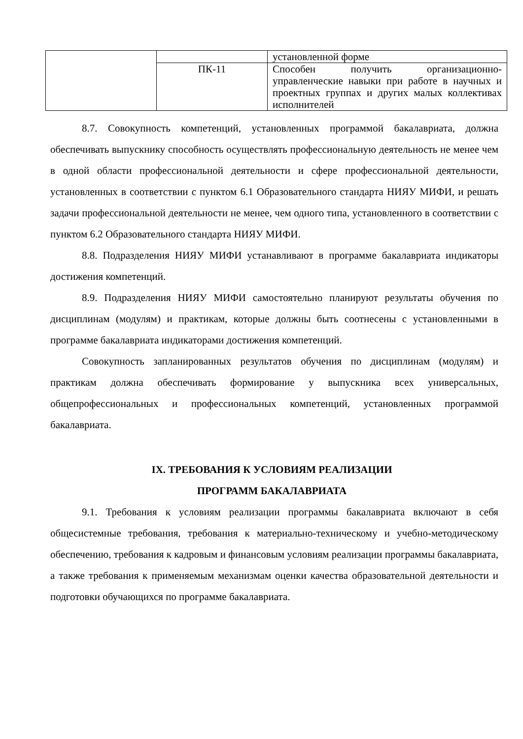| | | установленной форме |
| | ПК-11 | Способен получить организационно-управленческие навыки при работе в научных и проектных группах и других малых коллективах исполнителей |
8.7. Совокупность компетенций, установленных программой бакалавриата, должна обеспечивать выпускнику способность осуществлять профессиональную деятельность не менее чем в одной области профессиональной деятельности и сфере профессиональной деятельности, установленных в соответствии с пунктом 6.1 Образовательного стандарта НИЯУ МИФИ, и решать задачи профессиональной деятельности не менее, чем одного типа, установленного в соответствии с пунктом 6.2 Образовательного стандарта НИЯУ МИФИ.
8.8. Подразделения НИЯУ МИФИ устанавливают в программе бакалавриата индикаторы достижения компетенций.
8.9. Подразделения НИЯУ МИФИ самостоятельно планируют результаты обучения по дисциплинам (модулям) и практикам, которые должны быть соотнесены с установленными в программе бакалавриата индикаторами достижения компетенций.
Совокупность запланированных результатов обучения по дисциплинам (модулям) и практикам должна обеспечивать формирование у выпускника всех универсальных, общепрофессиональных и профессиональных компетенций, установленных программой бакалавриата.
IX. ТРЕБОВАНИЯ К УСЛОВИЯМ РЕАЛИЗАЦИИ
ПРОГРАММ БАКАЛАВРИАТА
9.1. Требования к условиям реализации программы бакалавриата включают в себя общесистемные требования, требования к материально-техническому и учебно-методическому обеспечению, требования к кадровым и финансовым условиям реализации программы бакалавриата, а также требования к применяемым механизмам оценки качества образовательной деятельности и подготовки обучающихся по программе бакалавриата.